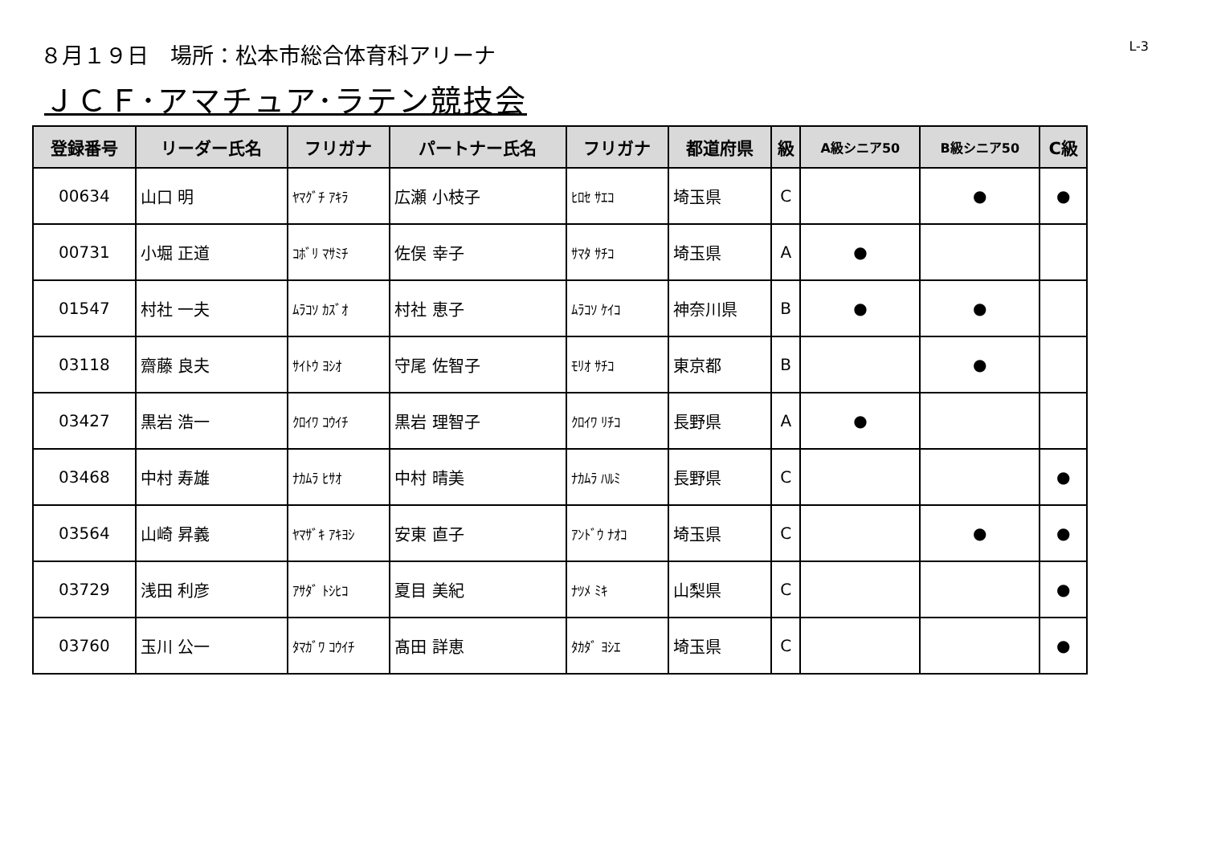８月１９日　場所：松本市総合体育科アリーナ
L-3
ＪＣＦ･アマチュア･ラテン競技会
| 登録番号 | リーダー氏名 | フリガナ | パートナー氏名 | フリガナ | 都道府県 | 級 | A級シニア50 | B級シニア50 | C級 |
| --- | --- | --- | --- | --- | --- | --- | --- | --- | --- |
| 00634 | 山口 明 | ﾔﾏｸﾞﾁ ｱｷﾗ | 広瀬 小枝子 | ﾋﾛｾ ｻｴｺ | 埼玉県 | C | | ● | ● |
| 00731 | 小堀 正道 | ｺﾎﾞﾘ ﾏｻﾐﾁ | 佐俣 幸子 | ｻﾏﾀ ｻﾁｺ | 埼玉県 | A | ● | | |
| 01547 | 村社 一夫 | ﾑﾗｺｿ ｶｽﾞｵ | 村社 恵子 | ﾑﾗｺｿ ｹｲｺ | 神奈川県 | B | ● | ● | |
| 03118 | 齋藤 良夫 | ｻｲﾄｳ ﾖｼｵ | 守尾 佐智子 | ﾓﾘｵ ｻﾁｺ | 東京都 | B | | ● | |
| 03427 | 黒岩 浩一 | ｸﾛｲﾜ ｺｳｲﾁ | 黒岩 理智子 | ｸﾛｲﾜ ﾘﾁｺ | 長野県 | A | ● | | |
| 03468 | 中村 寿雄 | ﾅｶﾑﾗ ﾋｻｵ | 中村 晴美 | ﾅｶﾑﾗ ﾊﾙﾐ | 長野県 | C | | | ● |
| 03564 | 山崎 昇義 | ﾔﾏｻﾞｷ ｱｷﾖｼ | 安東 直子 | ｱﾝﾄﾞｳ ﾅｵｺ | 埼玉県 | C | | ● | ● |
| 03729 | 浅田 利彦 | ｱｻﾀﾞ ﾄｼﾋｺ | 夏目 美紀 | ﾅﾂﾒ ﾐｷ | 山梨県 | C | | | ● |
| 03760 | 玉川 公一 | ﾀﾏｶﾞﾜ ｺｳｲﾁ | 髙田 詳恵 | ﾀｶﾀﾞ ﾖｼｴ | 埼玉県 | C | | | ● |